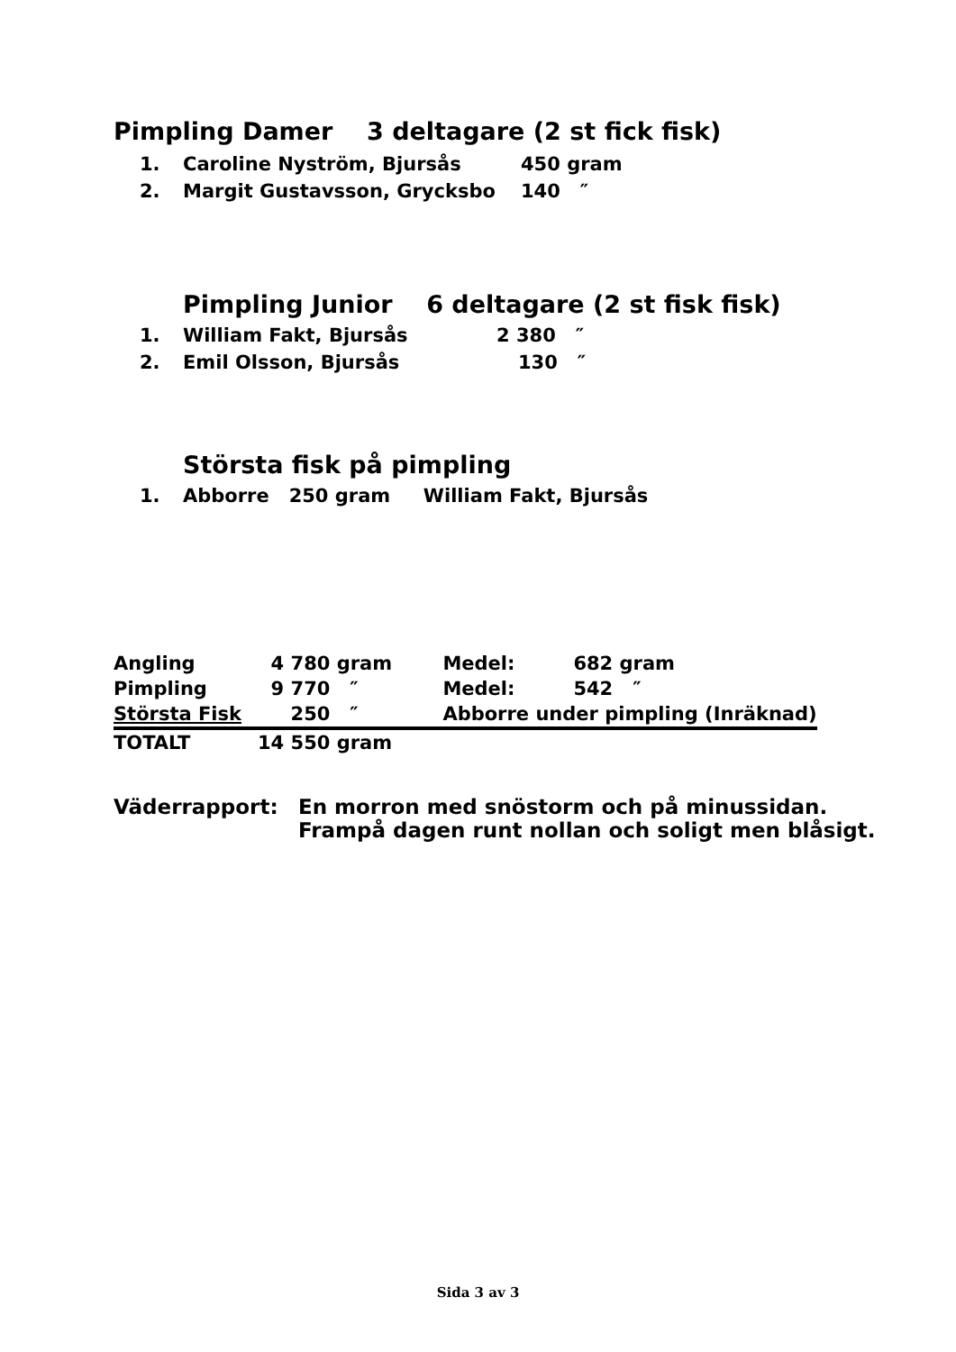Pimpling Damer 3 deltagare (2 st fick fisk)
1. Caroline Nyström, Bjursås 450 gram
2. Margit Gustavsson, Grycksbo 140 ″
Pimpling Junior 6 deltagare (2 st fisk fisk)
1. William Fakt, Bjursås 2 380 ″
2. Emil Olsson, Bjursås 130 ″
Största fisk på pimpling
1. Abborre 250 gram William Fakt, Bjursås
| Angling | 4 780 | gram | Medel: | 682 gram |
| Pimpling | 9 770 | ″ | Medel: | 542 ″ |
| Största Fisk | 250 | ″ | Abborre under pimpling (Inräknad) | |
| TOTALT | 14 550 | gram | | |
Väderrapport: En morron med snöstorm och på minussidan.
Frampå dagen runt nollan och soligt men blåsigt.
Sida 3 av 3